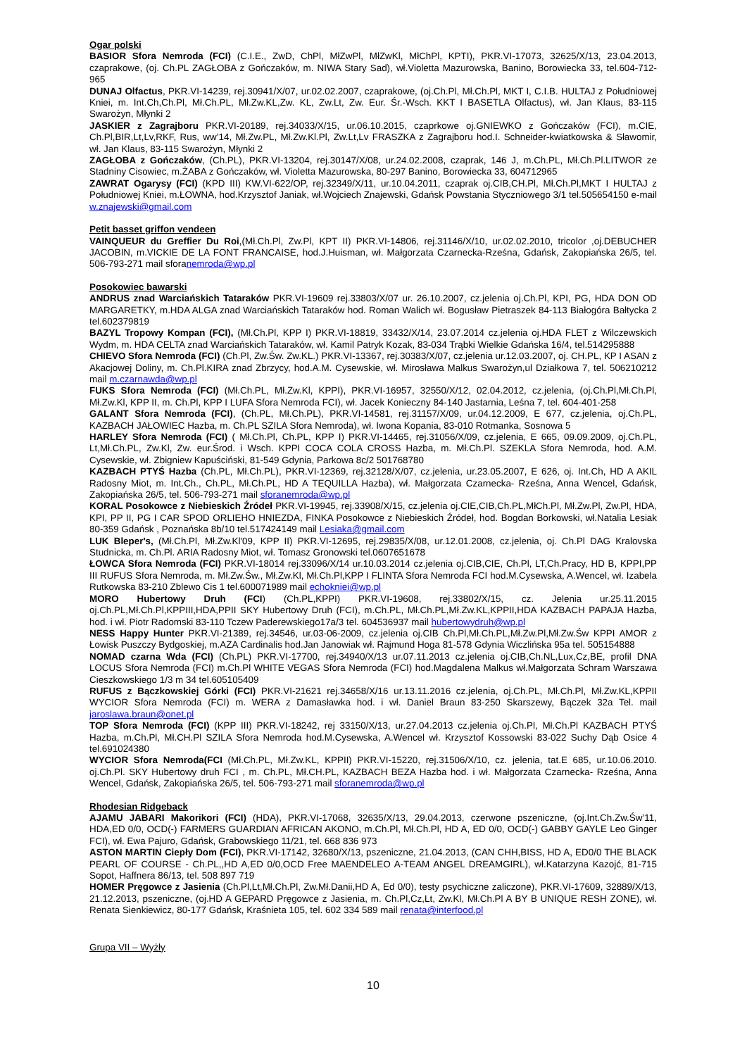Ogar polski
BASIOR Sfora Nemroda (FCI) (C.I.E., ZwD, ChPl, MłZwPl, MłZwKl, MłChPl, KPTI), PKR.VI-17073, 32625/X/13, 23.04.2013, czaprakowe, (oj. Ch.PL ZAGŁOBA z Gończaków, m. NIWA Stary Sad), wł.Violetta Mazurowska, Banino, Borowiecka 33, tel.604-712-965
DUNAJ Olfactus, PKR.VI-14239, rej.30941/X/07, ur.02.02.2007, czaprakowe, (oj.Ch.Pl, Mł.Ch.Pl, MKT I, C.I.B. HULTAJ z Południowej Kniei, m. Int.Ch,Ch.Pl, Mł.Ch.PL, Mł.Zw.KL,Zw. KL, Zw.Lt, Zw. Eur. Śr.-Wsch. KKT I BASETLA Olfactus), wł. Jan Klaus, 83-115 Swarożyn, Młynki 2
JASKIER z Zagrajboru PKR.VI-20189, rej.34033/X/15, ur.06.10.2015, czaprkowe oj.GNIEWKO z Gończaków (FCI), m.CIE, Ch.Pl,BIR,Lt,Lv,RKF, Rus, ww’14, Mł.Zw.PL, Mł.Zw.Kl.Pl, Zw.Lt,Lv FRASZKA z Zagrajboru hod.I. Schneider-kwiatkowska & Sławomir, wł. Jan Klaus, 83-115 Swarożyn, Młynki 2
ZAGŁOBA z Gończaków, (Ch.PL), PKR.VI-13204, rej.30147/X/08, ur.24.02.2008, czaprak, 146 J, m.Ch.PL, Mł.Ch.Pl.LITWOR ze Stadniny Cisowiec, m.ŻABA z Gończaków, wł. Violetta Mazurowska, 80-297 Banino, Borowiecka 33, 604712965
ZAWRAT Ogarysy (FCI) (KPD III) KW.VI-622/OP, rej.32349/X/11, ur.10.04.2011, czaprak oj.CIB,CH.Pl, Mł.Ch.Pl,MKT I HULTAJ z Południowej Kniei, m.ŁOWNA, hod.Krzysztof Janiak, wł.Wojciech Znajewski, Gdańsk Powstania Styczniowego 3/1 tel.505654150 e-mail w.znajewski@gmail.com
Petit basset griffon vendeen
VAINQUEUR du Greffier Du Roi,(Mł.Ch.Pl, Zw.Pl, KPT II) PKR.VI-14806, rej.31146/X/10, ur.02.02.2010, tricolor ,oj.DEBUCHER JACOBIN, m.VICKIE DE LA FONT FRANCAISE, hod.J.Huisman, wł. Małgorzata Czarnecka-Rześna, Gdańsk, Zakopiańska 26/5, tel. 506-793-271 mail sforanemroda@wp.pl
Posokowiec bawarski
ANDRUS znad Warciańskich Tataraków PKR.VI-19609 rej.33803/X/07 ur. 26.10.2007, cz.jelenia oj.Ch.Pl, KPI, PG, HDA DON OD MARGARETKY, m.HDA ALGA znad Warciańskich Tataraków hod. Roman Walich wł. Bogusław Pietraszek 84-113 Białogóra Bałtycka 2 tel.602379819
BAZYL Tropowy Kompan (FCI), (Mł.Ch.Pl, KPP I) PKR.VI-18819, 33432/X/14, 23.07.2014 cz.jelenia oj.HDA FLET z Wilczewskich Wydm, m. HDA CELTA znad Warciańskich Tataraków, wł. Kamil Patryk Kozak, 83-034 Trąbki Wielkie Gdańska 16/4, tel.514295888
CHIEVO Sfora Nemroda (FCI) (Ch.Pl, Zw.Św. Zw.KL.) PKR.VI-13367, rej.30383/X/07, cz.jelenia ur.12.03.2007, oj. CH.PL, KP I ASAN z Akacjowej Doliny, m. Ch.Pl.KIRA znad Zbrzycy, hod.A.M. Cysewskie, wł. Mirosława Malkus Swarożyn,ul Działkowa 7, tel. 506210212 mail m.czarnawda@wp.pl
FUKS Sfora Nemroda (FCI) (Mł.Ch.PL, Mł.Zw.Kl, KPPI), PKR.VI-16957, 32550/X/12, 02.04.2012, cz.jelenia, (oj.Ch.Pl,Mł.Ch.Pl, Mł.Zw.Kl, KPP II, m. Ch.Pl, KPP I LUFA Sfora Nemroda FCI), wł. Jacek Konieczny 84-140 Jastarnia, Leśna 7, tel. 604-401-258
GALANT Sfora Nemroda (FCI), (Ch.PL, Mł.Ch.PL), PKR.VI-14581, rej.31157/X/09, ur.04.12.2009, E 677, cz.jelenia, oj.Ch.PL, KAZBACH JAŁOWIEC Hazba, m. Ch.PL SZILA Sfora Nemroda), wł. Iwona Kopania, 83-010 Rotmanka, Sosnowa 5
HARLEY Sfora Nemroda (FCI) ( Mł.Ch.Pl, Ch.PL, KPP I) PKR.VI-14465, rej.31056/X/09, cz.jelenia, E 665, 09.09.2009, oj.Ch.PL, Lt,Mł.Ch.PL, Zw.Kl, Zw. eur.Środ. i Wsch. KPPI COCA COLA CROSS Hazba, m. Mł.Ch.Pl. SZEKLA Sfora Nemroda, hod. A.M. Cysewskie, wł. Zbigniew Kapuściński, 81-549 Gdynia, Parkowa 8c/2 501768780
KAZBACH PTYŚ Hazba (Ch.PL, Mł.Ch.PL), PKR.VI-12369, rej.32128/X/07, cz.jelenia, ur.23.05.2007, E 626, oj. Int.Ch, HD A AKIL Radosny Miot, m. Int.Ch., Ch.PL, Mł.Ch.PL, HD A TEQUILLA Hazba), wł. Małgorzata Czarnecka- Rześna, Anna Wencel, Gdańsk, Zakopiańska 26/5, tel. 506-793-271 mail sforanemroda@wp.pl
KORAL Posokowce z Niebieskich Źródeł PKR.VI-19945, rej.33908/X/15, cz.jelenia oj.CIE,CIB,Ch.PL,MłCh.Pl, Mł.Zw.Pl, Zw.Pl, HDA, KPI, PP II, PG I CAR SPOD ORLIEHO HNIEZDA, FINKA Posokowce z Niebieskich Źródeł, hod. Bogdan Borkowski, wł.Natalia Lesiak 80-359 Gdańsk , Poznańska 8b/10 tel.517424149 mail Lesiaka@gmail.com
LUK Bleper's, (Mł.Ch.Pl, Mł.Zw.Kl'09, KPP II) PKR.VI-12695, rej.29835/X/08, ur.12.01.2008, cz.jelenia, oj. Ch.Pl DAG Kralovska Studnicka, m. Ch.Pl. ARIA Radosny Miot, wł. Tomasz Gronowski tel.0607651678
ŁOWCA Sfora Nemroda (FCI) PKR.VI-18014 rej.33096/X/14 ur.10.03.2014 cz.jelenia oj.CIB,CIE, Ch.Pl, LT,Ch.Pracy, HD B, KPPI,PP III RUFUS Sfora Nemroda, m. Mł.Zw.Św., Mł.Zw.Kl, Mł.Ch.Pl,KPP I FLINTA Sfora Nemroda FCI hod.M.Cysewska, A.Wencel, wł. Izabela Rutkowska 83-210 Zblewo Cis 1 tel.600071989 mail echokniei@wp.pl
MORO Hubertowy Druh (FCI) (Ch.PL,KPPI) PKR.VI-19608, rej.33802/X/15, cz. Jelenia ur.25.11.2015 oj.Ch.PL,Mł.Ch.Pl,KPPIII,HDA,PPII SKY Hubertowy Druh (FCI), m.Ch.PL, Mł.Ch.PL,Mł.Zw.KL,KPPII,HDA KAZBACH PAPAJA Hazba, hod. i wł. Piotr Radomski 83-110 Tczew Paderewskiego17a/3 tel. 604536937 mail hubertowydruh@wp.pl
NESS Happy Hunter PKR.VI-21389, rej.34546, ur.03-06-2009, cz.jelenia oj.CIB Ch.Pl,Mł.Ch.PL,Mł.Zw.Pl,Mł.Zw.Św KPPI AMOR z Łowisk Puszczy Bydgoskiej, m.AZA Cardinalis hod.Jan Janowiak wł. Rajmund Hoga 81-578 Gdynia Wiczlińska 95a tel. 505154888
NOMAD czarna Wda (FCI) (Ch.PL) PKR.VI-17700, rej.34940/X/13 ur.07.11.2013 cz.jelenia oj.CIB,Ch.NL,Lux,Cz,BE, profil DNA LOCUS Sfora Nemroda (FCI) m.Ch.Pl WHITE VEGAS Sfora Nemroda (FCI) hod.Magdalena Malkus wł.Małgorzata Schram Warszawa Cieszkowskiego 1/3 m 34 tel.605105409
RUFUS z Bączkowskiej Górki (FCI) PKR.VI-21621 rej.34658/X/16 ur.13.11.2016 cz.jelenia, oj.Ch.PL, Mł.Ch.Pl, Mł.Zw.KL,KPPII WYCIOR Sfora Nemroda (FCI) m. WERA z Damasławka hod. i wł. Daniel Braun 83-250 Skarszewy, Bączek 32a Tel. mail jaroslawa.braun@onet.pl
TOP Sfora Nemroda (FCI) (KPP III) PKR.VI-18242, rej 33150/X/13, ur.27.04.2013 cz.jelenia oj.Ch.Pl, Mł.Ch.Pl KAZBACH PTYŚ Hazba, m.Ch.Pl, Mł.CH.Pl SZILA Sfora Nemroda hod.M.Cysewska, A.Wencel wł. Krzysztof Kossowski 83-022 Suchy Dąb Osice 4 tel.691024380
WYCIOR Sfora Nemroda(FCI (Mł.Ch.PL, Mł.Zw.KL, KPPII) PKR.VI-15220, rej.31506/X/10, cz. jelenia, tat.E 685, ur.10.06.2010. oj.Ch.Pl. SKY Hubertowy druh FCI , m. Ch.PL, Mł.CH.PL, KAZBACH BEZA Hazba hod. i wł. Małgorzata Czarnecka- Rześna, Anna Wencel, Gdańsk, Zakopiańska 26/5, tel. 506-793-271 mail sforanemroda@wp.pl
Rhodesian Ridgeback
AJAMU JABARI Makorikori (FCI) (HDA), PKR.VI-17068, 32635/X/13, 29.04.2013, czerwone pszeniczne, (oj.Int.Ch.Zw.Św’11, HDA,ED 0/0, OCD(-) FARMERS GUARDIAN AFRICAN AKONO, m.Ch.Pl, Mł.Ch.Pl, HD A, ED 0/0, OCD(-) GABBY GAYLE Leo Ginger FCI), wł. Ewa Pajuro, Gdańsk, Grabowskiego 11/21, tel. 668 836 973
ASTON MARTIN Ciepły Dom (FCI), PKR.VI-17142, 32680/X/13, pszeniczne, 21.04.2013, (CAN CHH,BISS, HD A, ED0/0 THE BLACK PEARL OF COURSE - Ch.PL,,HD A,ED 0/0,OCD Free MAENDELEO A-TEAM ANGEL DREAMGIRL), wł.Katarzyna Kazojć, 81-715 Sopot, Haffnera 86/13, tel. 508 897 719
HOMER Pręgowce z Jasienia (Ch.Pl,Lt,Mł.Ch.Pl, Zw.Mł.Danii,HD A, Ed 0/0), testy psychiczne zaliczone), PKR.VI-17609, 32889/X/13, 21.12.2013, pszeniczne, (oj.HD A GEPARD Pręgowce z Jasienia, m. Ch.Pl,Cz,Lt, Zw.Kl, Mł.Ch.Pl A BY B UNIQUE RESH ZONE), wł. Renata Sienkiewicz, 80-177 Gdańsk, Kraśnieta 105, tel. 602 334 589 mail renata@interfood.pl
Grupa VII – Wyżły
10